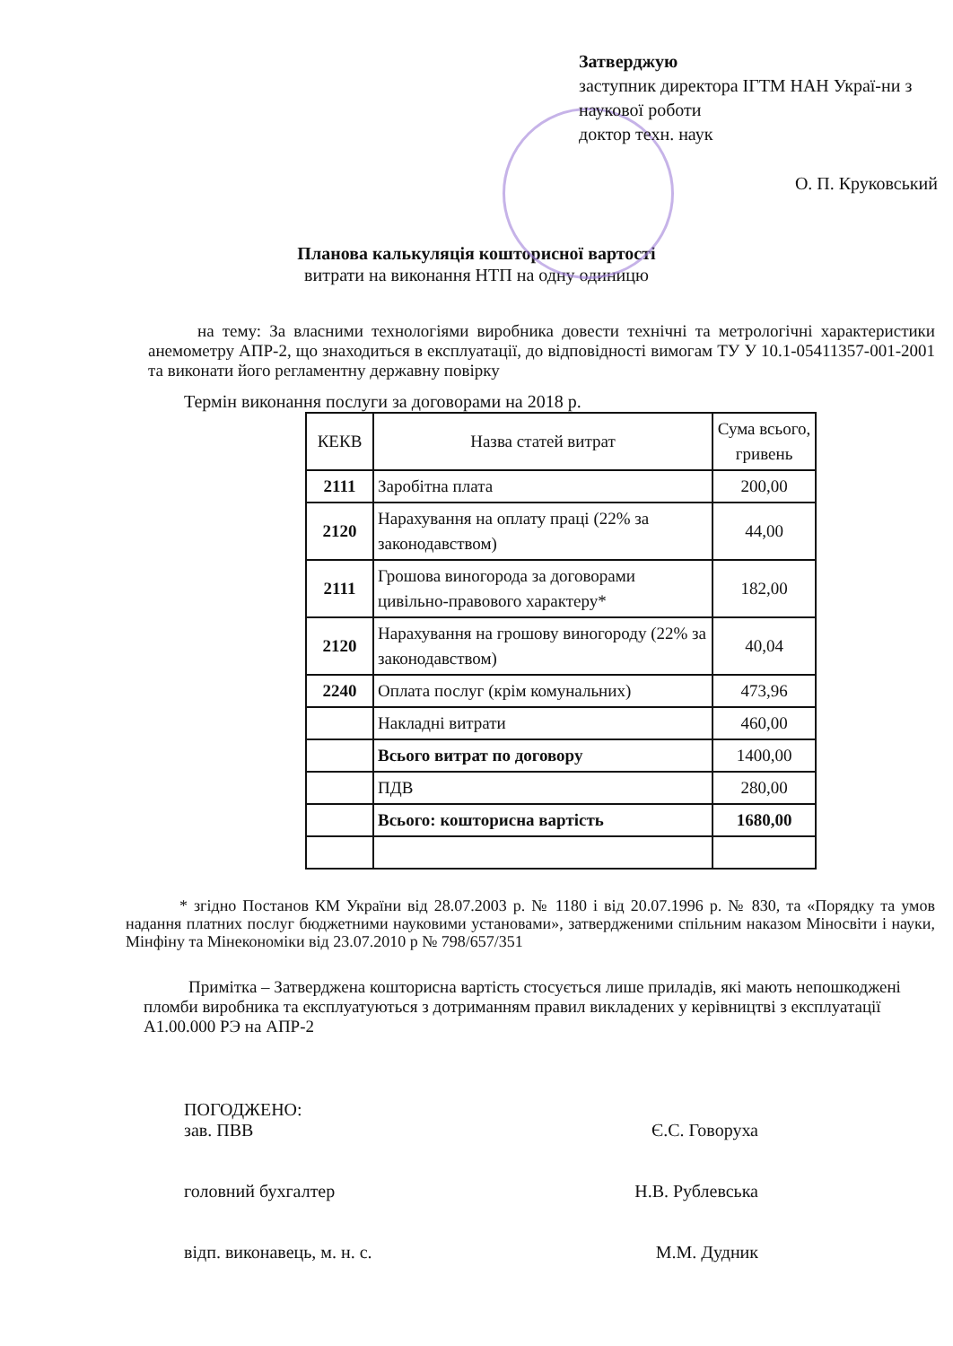Затверджую
заступник директора ІГТМ НАН Украї-ни з наукової роботи
доктор техн. наук
О. П. Круковський
Планова калькуляція кошторисної вартості
витрати на виконання НТП на одну одиницю
на тему: За власними технологіями виробника довести технічні та метрологічні характеристики анемометру АПР-2, що знаходиться в експлуатації, до відповідності вимогам ТУ У 10.1-05411357-001-2001 та виконати його регламентну державну повірку
Термін виконання послуги за договорами на 2018 р.
| КЕКВ | Назва статей витрат | Сума всього, гривень |
| --- | --- | --- |
| 2111 | Заробітна плата | 200,00 |
| 2120 | Нарахування на оплату праці (22% за законодавством) | 44,00 |
| 2111 | Грошова виногорода за договорами цивільно-правового характеру* | 182,00 |
| 2120 | Нарахування на грошову виногороду (22% за законодавством) | 40,04 |
| 2240 | Оплата послуг (крім комунальних) | 473,96 |
| | Накладні витрати | 460,00 |
| | Всього витрат по договору | 1400,00 |
| | ПДВ | 280,00 |
| | Всього: кошторисна вартість | 1680,00 |
* згідно Постанов КМ України від 28.07.2003 р. № 1180 і від 20.07.1996 р. № 830, та «Порядку та умов надання платних послуг бюджетними науковими установами», затвердженими спільним наказом Міносвіти і науки, Мінфіну та Мінекономіки від 23.07.2010 р № 798/657/351
Примітка – Затверджена кошторисна вартість стосується лише приладів, які мають непошкоджені пломби виробника та експлуатуються з дотриманням правил викладених у керівництві з експлуатації А1.00.000 РЭ на АПР-2
ПОГОДЖЕНО:
зав. ПВВ Є.С. Говоруха
головний бухгалтер Н.В. Рублевська
відп. виконавець, м. н. с. М.М. Дудник